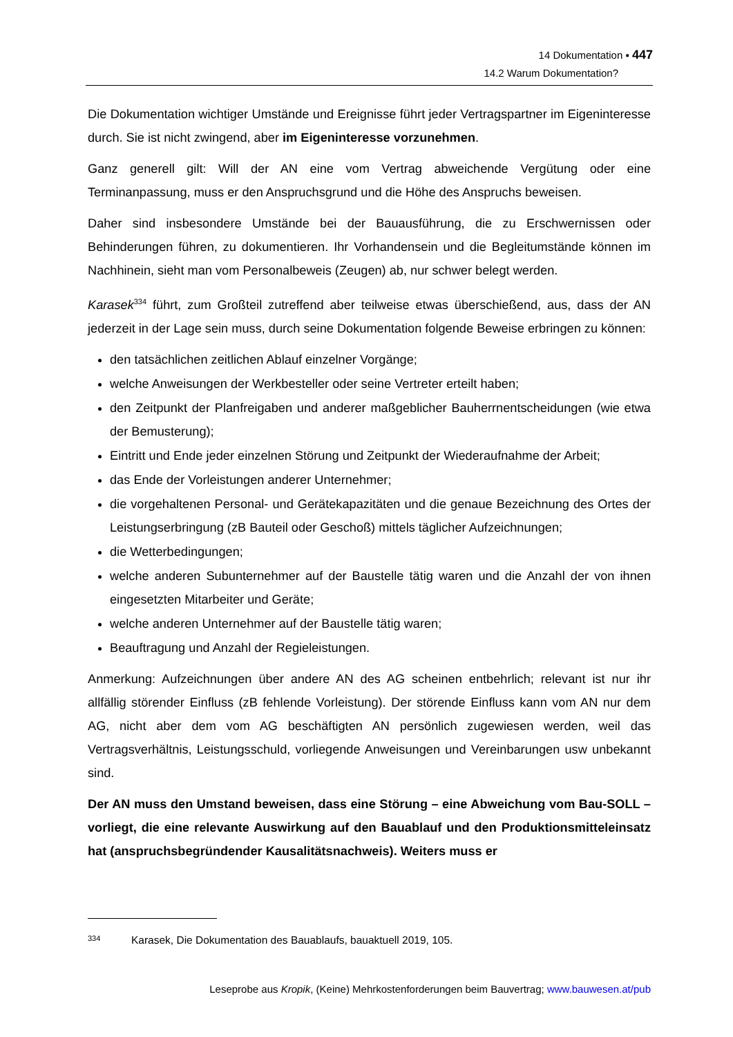14 Dokumentation ▪ 447
14.2 Warum Dokumentation?
Die Dokumentation wichtiger Umstände und Ereignisse führt jeder Vertragspartner im Eigeninteresse durch. Sie ist nicht zwingend, aber im Eigeninteresse vorzunehmen.
Ganz generell gilt: Will der AN eine vom Vertrag abweichende Vergütung oder eine Terminanpassung, muss er den Anspruchsgrund und die Höhe des Anspruchs beweisen.
Daher sind insbesondere Umstände bei der Bauausführung, die zu Erschwernissen oder Behinderungen führen, zu dokumentieren. Ihr Vorhandensein und die Begleitumstände können im Nachhinein, sieht man vom Personalbeweis (Zeugen) ab, nur schwer belegt werden.
Karasek<sup>334</sup> führt, zum Großteil zutreffend aber teilweise etwas überschießend, aus, dass der AN jederzeit in der Lage sein muss, durch seine Dokumentation folgende Beweise erbringen zu können:
den tatsächlichen zeitlichen Ablauf einzelner Vorgänge;
welche Anweisungen der Werkbesteller oder seine Vertreter erteilt haben;
den Zeitpunkt der Planfreigaben und anderer maßgeblicher Bauherrnentscheidungen (wie etwa der Bemusterung);
Eintritt und Ende jeder einzelnen Störung und Zeitpunkt der Wiederaufnahme der Arbeit;
das Ende der Vorleistungen anderer Unternehmer;
die vorgehaltenen Personal- und Gerätekapazitäten und die genaue Bezeichnung des Ortes der Leistungserbringung (zB Bauteil oder Geschoß) mittels täglicher Aufzeichnungen;
die Wetterbedingungen;
welche anderen Subunternehmer auf der Baustelle tätig waren und die Anzahl der von ihnen eingesetzten Mitarbeiter und Geräte;
welche anderen Unternehmer auf der Baustelle tätig waren;
Beauftragung und Anzahl der Regieleistungen.
Anmerkung: Aufzeichnungen über andere AN des AG scheinen entbehrlich; relevant ist nur ihr allfällig störender Einfluss (zB fehlende Vorleistung). Der störende Einfluss kann vom AN nur dem AG, nicht aber dem vom AG beschäftigten AN persönlich zugewiesen werden, weil das Vertragsverhältnis, Leistungsschuld, vorliegende Anweisungen und Vereinbarungen usw unbekannt sind.
Der AN muss den Umstand beweisen, dass eine Störung – eine Abweichung vom Bau-SOLL – vorliegt, die eine relevante Auswirkung auf den Bauablauf und den Produktionsmitteleinsatz hat (anspruchsbegründender Kausalitätsnachweis). Weiters muss er
<sup>334</sup> Karasek, Die Dokumentation des Bauablaufs, bauaktuell 2019, 105.
Leseprobe aus Kropik, (Keine) Mehrkostenforderungen beim Bauvertrag; www.bauwesen.at/pub